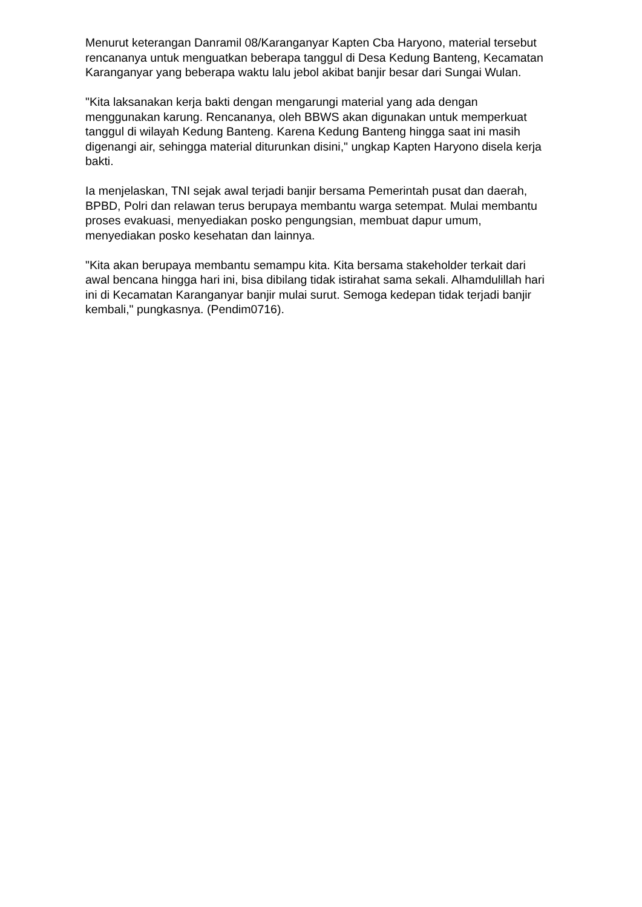Menurut keterangan Danramil 08/Karanganyar Kapten Cba Haryono, material tersebut rencananya untuk menguatkan beberapa tanggul di Desa Kedung Banteng, Kecamatan Karanganyar yang beberapa waktu lalu jebol akibat banjir besar dari Sungai Wulan.
"Kita laksanakan kerja bakti dengan mengarungi material yang ada dengan menggunakan karung. Rencananya, oleh BBWS akan digunakan untuk memperkuat tanggul di wilayah Kedung Banteng. Karena Kedung Banteng hingga saat ini masih digenangi air, sehingga material diturunkan disini," ungkap Kapten Haryono disela kerja bakti.
Ia menjelaskan, TNI sejak awal terjadi banjir bersama Pemerintah pusat dan daerah, BPBD, Polri dan relawan terus berupaya membantu warga setempat. Mulai membantu proses evakuasi, menyediakan posko pengungsian, membuat dapur umum, menyediakan posko kesehatan dan lainnya.
"Kita akan berupaya membantu semampu kita. Kita bersama stakeholder terkait dari awal bencana hingga hari ini, bisa dibilang tidak istirahat sama sekali. Alhamdulillah hari ini di Kecamatan Karanganyar banjir mulai surut. Semoga kedepan tidak terjadi banjir kembali," pungkasnya. (Pendim0716).